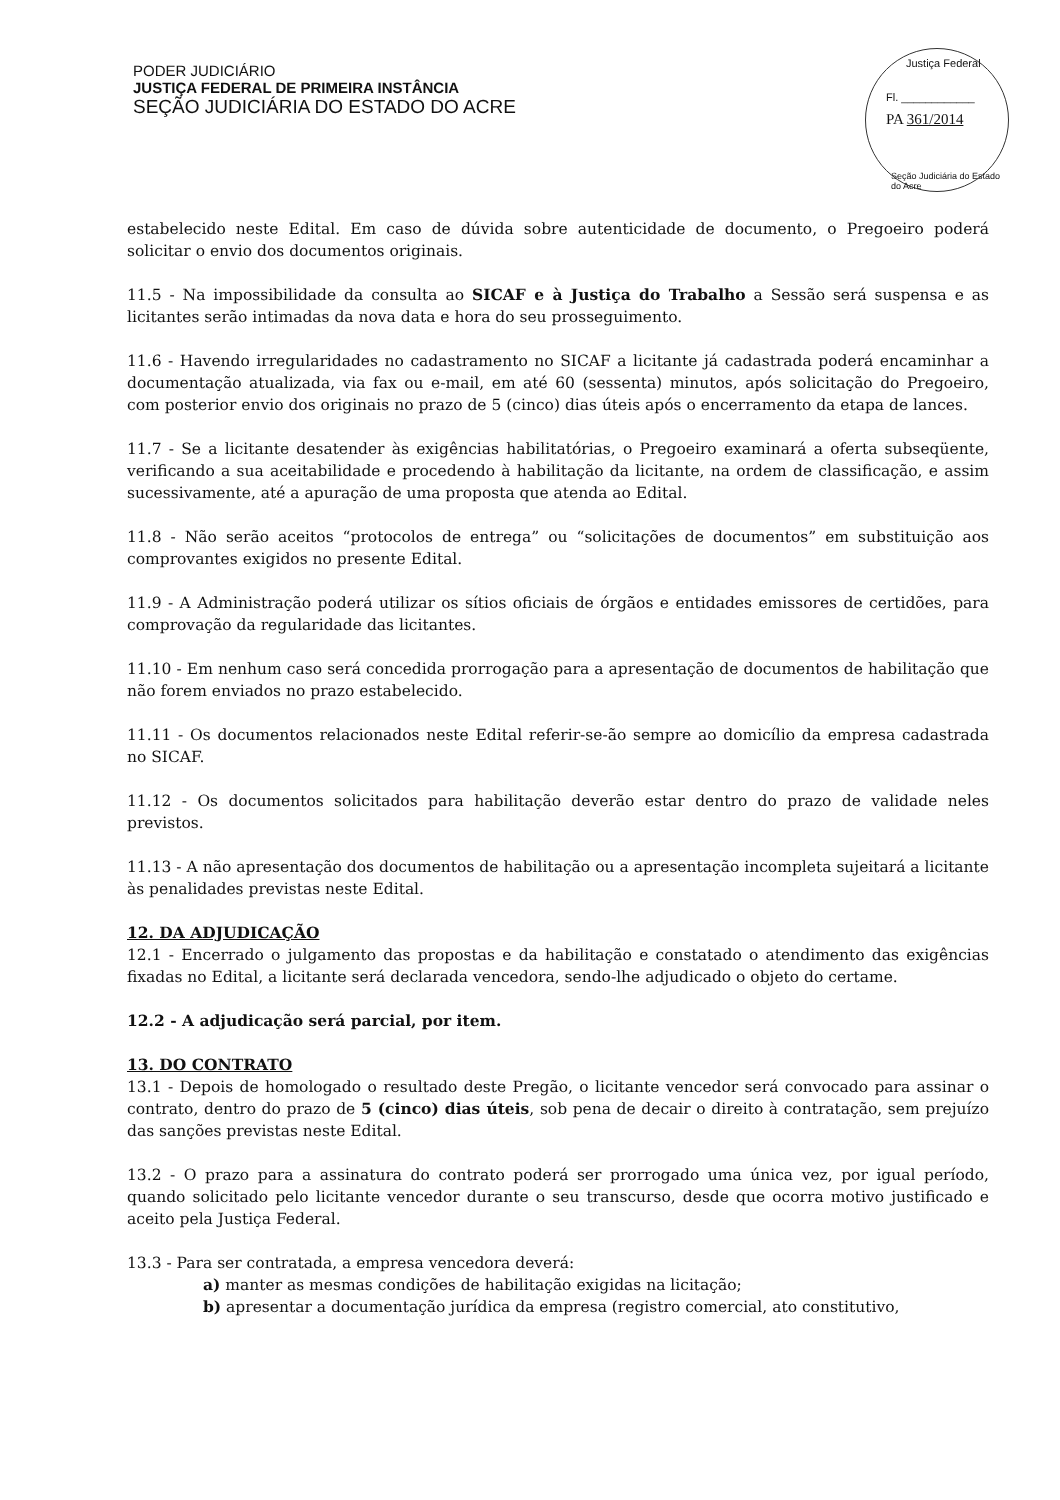PODER JUDICIÁRIO
JUSTIÇA FEDERAL DE PRIMEIRA INSTÂNCIA
SEÇÃO JUDICIÁRIA DO ESTADO DO ACRE
Justiça Federal
Fl. ____________
PA 361/2014
Seção Judiciária do Estado do Acre
estabelecido neste Edital. Em caso de dúvida sobre autenticidade de documento, o Pregoeiro poderá solicitar o envio dos documentos originais.
11.5 - Na impossibilidade da consulta ao SICAF e à Justiça do Trabalho a Sessão será suspensa e as licitantes serão intimadas da nova data e hora do seu prosseguimento.
11.6 - Havendo irregularidades no cadastramento no SICAF a licitante já cadastrada poderá encaminhar a documentação atualizada, via fax ou e-mail, em até 60 (sessenta) minutos, após solicitação do Pregoeiro, com posterior envio dos originais no prazo de 5 (cinco) dias úteis após o encerramento da etapa de lances.
11.7 - Se a licitante desatender às exigências habilitatórias, o Pregoeiro examinará a oferta subseqüente, verificando a sua aceitabilidade e procedendo à habilitação da licitante, na ordem de classificação, e assim sucessivamente, até a apuração de uma proposta que atenda ao Edital.
11.8 - Não serão aceitos “protocolos de entrega” ou “solicitações de documentos” em substituição aos comprovantes exigidos no presente Edital.
11.9 - A Administração poderá utilizar os sítios oficiais de órgãos e entidades emissores de certidões, para comprovação da regularidade das licitantes.
11.10 - Em nenhum caso será concedida prorrogação para a apresentação de documentos de habilitação que não forem enviados no prazo estabelecido.
11.11 - Os documentos relacionados neste Edital referir-se-ão sempre ao domicílio da empresa cadastrada no SICAF.
11.12 - Os documentos solicitados para habilitação deverão estar dentro do prazo de validade neles previstos.
11.13 - A não apresentação dos documentos de habilitação ou a apresentação incompleta sujeitará a licitante às penalidades previstas neste Edital.
12. DA ADJUDICAÇÃO
12.1 - Encerrado o julgamento das propostas e da habilitação e constatado o atendimento das exigências fixadas no Edital, a licitante será declarada vencedora, sendo-lhe adjudicado o objeto do certame.
12.2 - A adjudicação será parcial, por item.
13. DO CONTRATO
13.1 - Depois de homologado o resultado deste Pregão, o licitante vencedor será convocado para assinar o contrato, dentro do prazo de 5 (cinco) dias úteis, sob pena de decair o direito à contratação, sem prejuízo das sanções previstas neste Edital.
13.2 - O prazo para a assinatura do contrato poderá ser prorrogado uma única vez, por igual período, quando solicitado pelo licitante vencedor durante o seu transcurso, desde que ocorra motivo justificado e aceito pela Justiça Federal.
13.3 - Para ser contratada, a empresa vencedora deverá:
a) manter as mesmas condições de habilitação exigidas na licitação;
b) apresentar a documentação jurídica da empresa (registro comercial, ato constitutivo,